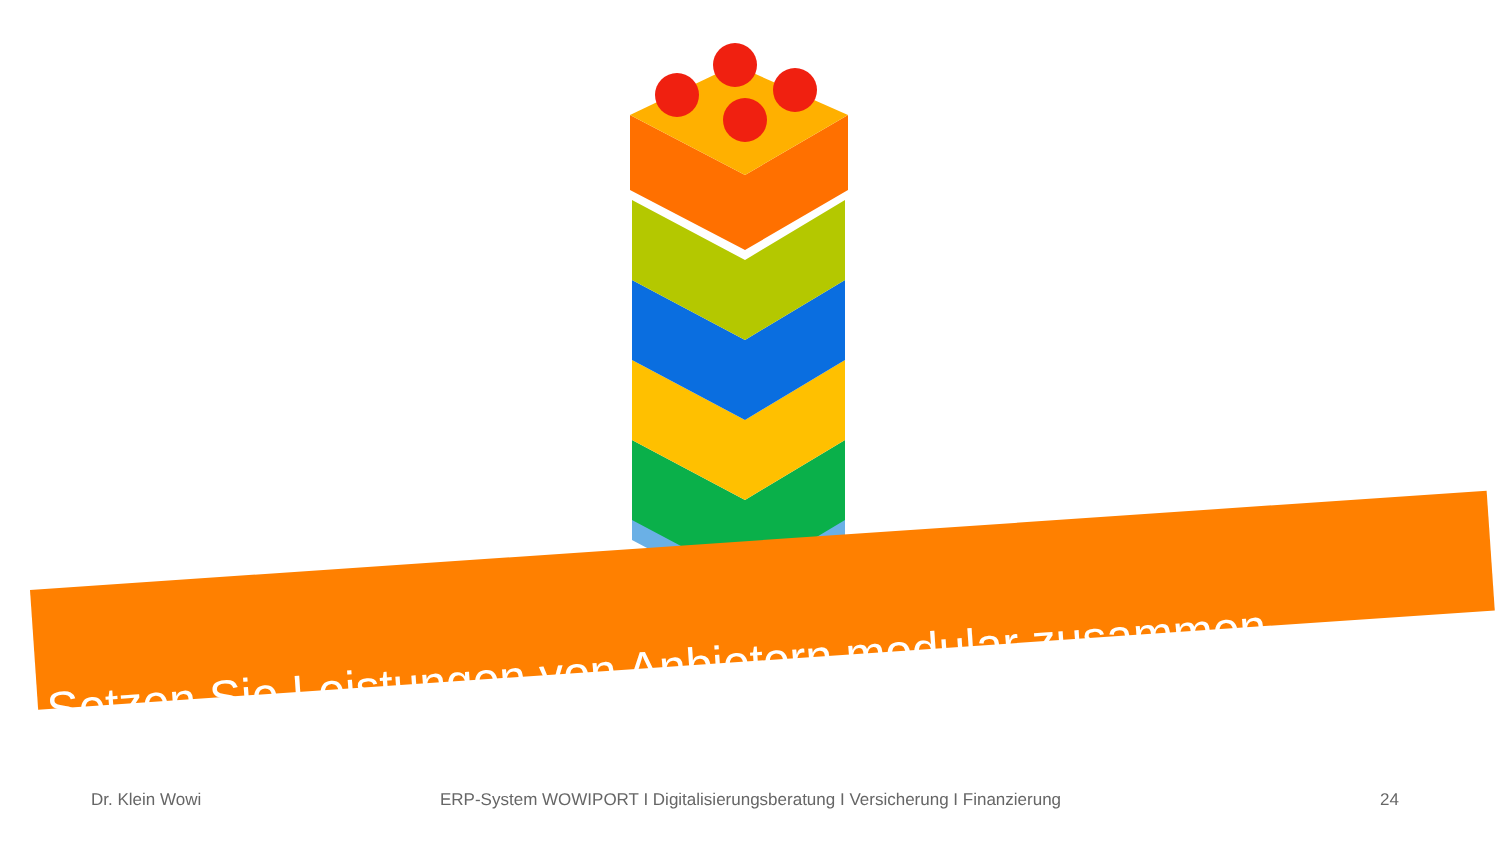Setzen Sie Leistungen von Anbietern modular zusammen
Dr. Klein Wowi ERP-System WOWIPORT I Digitalisierungsberatung I Versicherung I Finanzierung 24